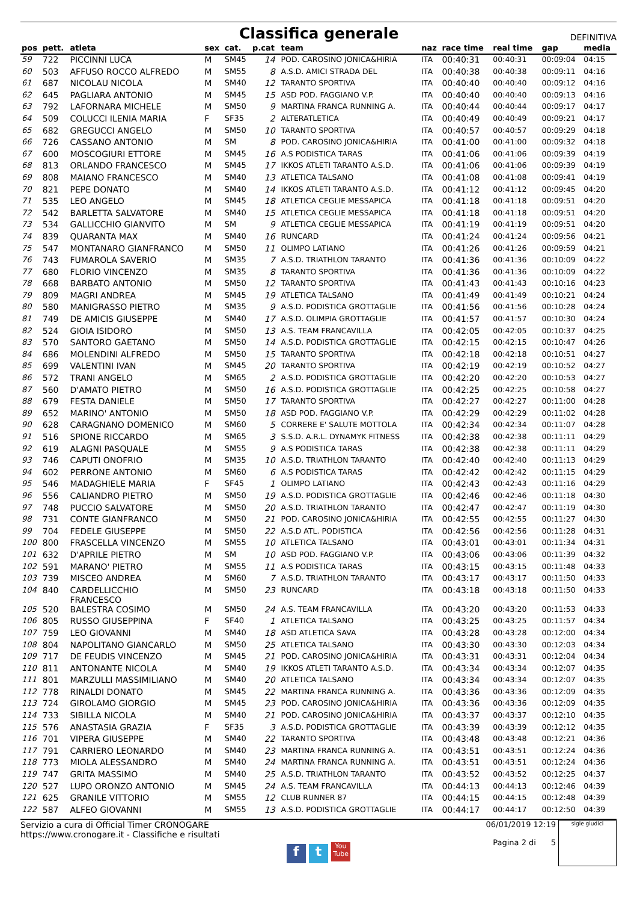Classifica generale
DEFINITIVA
| pos | pett. | atleta | sex | cat. | p.cat | team | naz | race time | real time | gap | media |
| --- | --- | --- | --- | --- | --- | --- | --- | --- | --- | --- | --- |
| 59 | 722 | PICCINNI LUCA | M | SM45 | 14 | POD. CAROSINO JONICA&HIRIA | ITA | 00:40:31 | 00:40:31 | 00:09:04 | 04:15 |
| 60 | 503 | AFFUSO ROCCO ALFREDO | M | SM55 | 8 | A.S.D. AMICI STRADA DEL | ITA | 00:40:38 | 00:40:38 | 00:09:11 | 04:16 |
| 61 | 687 | NICOLAU NICOLA | M | SM40 | 12 | TARANTO SPORTIVA | ITA | 00:40:40 | 00:40:40 | 00:09:12 | 04:16 |
| 62 | 645 | PAGLIARA ANTONIO | M | SM45 | 15 | ASD POD. FAGGIANO V.P. | ITA | 00:40:40 | 00:40:40 | 00:09:13 | 04:16 |
| 63 | 792 | LAFORNARA MICHELE | M | SM50 | 9 | MARTINA FRANCA RUNNING A. | ITA | 00:40:44 | 00:40:44 | 00:09:17 | 04:17 |
| 64 | 509 | COLUCCI ILENIA MARIA | F | SF35 | 2 | ALTERATLETICA | ITA | 00:40:49 | 00:40:49 | 00:09:21 | 04:17 |
| 65 | 682 | GREGUCCI ANGELO | M | SM50 | 10 | TARANTO SPORTIVA | ITA | 00:40:57 | 00:40:57 | 00:09:29 | 04:18 |
| 66 | 726 | CASSANO ANTONIO | M | SM | 8 | POD. CAROSINO JONICA&HIRIA | ITA | 00:41:00 | 00:41:00 | 00:09:32 | 04:18 |
| 67 | 600 | MOSCOGIURI ETTORE | M | SM45 | 16 | A.S PODISTICA TARAS | ITA | 00:41:06 | 00:41:06 | 00:09:39 | 04:19 |
| 68 | 813 | ORLANDO FRANCESCO | M | SM45 | 17 | IKKOS ATLETI TARANTO A.S.D. | ITA | 00:41:06 | 00:41:06 | 00:09:39 | 04:19 |
| 69 | 808 | MAIANO FRANCESCO | M | SM40 | 13 | ATLETICA TALSANO | ITA | 00:41:08 | 00:41:08 | 00:09:41 | 04:19 |
| 70 | 821 | PEPE DONATO | M | SM40 | 14 | IKKOS ATLETI TARANTO A.S.D. | ITA | 00:41:12 | 00:41:12 | 00:09:45 | 04:20 |
| 71 | 535 | LEO ANGELO | M | SM45 | 18 | ATLETICA CEGLIE MESSAPICA | ITA | 00:41:18 | 00:41:18 | 00:09:51 | 04:20 |
| 72 | 542 | BARLETTA SALVATORE | M | SM40 | 15 | ATLETICA CEGLIE MESSAPICA | ITA | 00:41:18 | 00:41:18 | 00:09:51 | 04:20 |
| 73 | 534 | GALLICCHIO GIANVITO | M | SM | 9 | ATLETICA CEGLIE MESSAPICA | ITA | 00:41:19 | 00:41:19 | 00:09:51 | 04:20 |
| 74 | 839 | QUARANTA MAX | M | SM40 | 16 | RUNCARD | ITA | 00:41:24 | 00:41:24 | 00:09:56 | 04:21 |
| 75 | 547 | MONTANARO GIANFRANCO | M | SM50 | 11 | OLIMPO LATIANO | ITA | 00:41:26 | 00:41:26 | 00:09:59 | 04:21 |
| 76 | 743 | FUMAROLA SAVERIO | M | SM35 | 7 | A.S.D. TRIATHLON TARANTO | ITA | 00:41:36 | 00:41:36 | 00:10:09 | 04:22 |
| 77 | 680 | FLORIO VINCENZO | M | SM35 | 8 | TARANTO SPORTIVA | ITA | 00:41:36 | 00:41:36 | 00:10:09 | 04:22 |
| 78 | 668 | BARBATO ANTONIO | M | SM50 | 12 | TARANTO SPORTIVA | ITA | 00:41:43 | 00:41:43 | 00:10:16 | 04:23 |
| 79 | 809 | MAGRI ANDREA | M | SM45 | 19 | ATLETICA TALSANO | ITA | 00:41:49 | 00:41:49 | 00:10:21 | 04:24 |
| 80 | 580 | MANIGRASSO PIETRO | M | SM35 | 9 | A.S.D. PODISTICA GROTTAGLIE | ITA | 00:41:56 | 00:41:56 | 00:10:28 | 04:24 |
| 81 | 749 | DE AMICIS GIUSEPPE | M | SM40 | 17 | A.S.D. OLIMPIA GROTTAGLIE | ITA | 00:41:57 | 00:41:57 | 00:10:30 | 04:24 |
| 82 | 524 | GIOIA ISIDORO | M | SM50 | 13 | A.S. TEAM FRANCAVILLA | ITA | 00:42:05 | 00:42:05 | 00:10:37 | 04:25 |
| 83 | 570 | SANTORO GAETANO | M | SM50 | 14 | A.S.D. PODISTICA GROTTAGLIE | ITA | 00:42:15 | 00:42:15 | 00:10:47 | 04:26 |
| 84 | 686 | MOLENDINI ALFREDO | M | SM50 | 15 | TARANTO SPORTIVA | ITA | 00:42:18 | 00:42:18 | 00:10:51 | 04:27 |
| 85 | 699 | VALENTINI IVAN | M | SM45 | 20 | TARANTO SPORTIVA | ITA | 00:42:19 | 00:42:19 | 00:10:52 | 04:27 |
| 86 | 572 | TRANI ANGELO | M | SM65 | 2 | A.S.D. PODISTICA GROTTAGLIE | ITA | 00:42:20 | 00:42:20 | 00:10:53 | 04:27 |
| 87 | 560 | D'AMATO PIETRO | M | SM50 | 16 | A.S.D. PODISTICA GROTTAGLIE | ITA | 00:42:25 | 00:42:25 | 00:10:58 | 04:27 |
| 88 | 679 | FESTA DANIELE | M | SM50 | 17 | TARANTO SPORTIVA | ITA | 00:42:27 | 00:42:27 | 00:11:00 | 04:28 |
| 89 | 652 | MARINO' ANTONIO | M | SM50 | 18 | ASD POD. FAGGIANO V.P. | ITA | 00:42:29 | 00:42:29 | 00:11:02 | 04:28 |
| 90 | 628 | CARAGNANO DOMENICO | M | SM60 | 5 | CORRERE E' SALUTE MOTTOLA | ITA | 00:42:34 | 00:42:34 | 00:11:07 | 04:28 |
| 91 | 516 | SPIONE RICCARDO | M | SM65 | 3 | S.S.D. A.R.L. DYNAMYK FITNESS | ITA | 00:42:38 | 00:42:38 | 00:11:11 | 04:29 |
| 92 | 619 | ALAGNI PASQUALE | M | SM55 | 9 | A.S PODISTICA TARAS | ITA | 00:42:38 | 00:42:38 | 00:11:11 | 04:29 |
| 93 | 746 | CAPUTI ONOFRIO | M | SM35 | 10 | A.S.D. TRIATHLON TARANTO | ITA | 00:42:40 | 00:42:40 | 00:11:13 | 04:29 |
| 94 | 602 | PERRONE ANTONIO | M | SM60 | 6 | A.S PODISTICA TARAS | ITA | 00:42:42 | 00:42:42 | 00:11:15 | 04:29 |
| 95 | 546 | MADAGHIELE MARIA | F | SF45 | 1 | OLIMPO LATIANO | ITA | 00:42:43 | 00:42:43 | 00:11:16 | 04:29 |
| 96 | 556 | CALIANDRO PIETRO | M | SM50 | 19 | A.S.D. PODISTICA GROTTAGLIE | ITA | 00:42:46 | 00:42:46 | 00:11:18 | 04:30 |
| 97 | 748 | PUCCIO SALVATORE | M | SM50 | 20 | A.S.D. TRIATHLON TARANTO | ITA | 00:42:47 | 00:42:47 | 00:11:19 | 04:30 |
| 98 | 731 | CONTE GIANFRANCO | M | SM50 | 21 | POD. CAROSINO JONICA&HIRIA | ITA | 00:42:55 | 00:42:55 | 00:11:27 | 04:30 |
| 99 | 704 | FEDELE GIUSEPPE | M | SM50 | 22 | A.S.D ATL. PODISTICA | ITA | 00:42:56 | 00:42:56 | 00:11:28 | 04:31 |
| 100 | 800 | FRASCELLA VINCENZO | M | SM55 | 10 | ATLETICA TALSANO | ITA | 00:43:01 | 00:43:01 | 00:11:34 | 04:31 |
| 101 | 632 | D'APRILE PIETRO | M | SM | 10 | ASD POD. FAGGIANO V.P. | ITA | 00:43:06 | 00:43:06 | 00:11:39 | 04:32 |
| 102 | 591 | MARANO' PIETRO | M | SM55 | 11 | A.S PODISTICA TARAS | ITA | 00:43:15 | 00:43:15 | 00:11:48 | 04:33 |
| 103 | 739 | MISCEO ANDREA | M | SM60 | 7 | A.S.D. TRIATHLON TARANTO | ITA | 00:43:17 | 00:43:17 | 00:11:50 | 04:33 |
| 104 | 840 | CARDELLICCHIO FRANCESCO | M | SM50 | 23 | RUNCARD | ITA | 00:43:18 | 00:43:18 | 00:11:50 | 04:33 |
| 105 | 520 | BALESTRA COSIMO | M | SM50 | 24 | A.S. TEAM FRANCAVILLA | ITA | 00:43:20 | 00:43:20 | 00:11:53 | 04:33 |
| 106 | 805 | RUSSO GIUSEPPINA | F | SF40 | 1 | ATLETICA TALSANO | ITA | 00:43:25 | 00:43:25 | 00:11:57 | 04:34 |
| 107 | 759 | LEO GIOVANNI | M | SM40 | 18 | ASD ATLETICA SAVA | ITA | 00:43:28 | 00:43:28 | 00:12:00 | 04:34 |
| 108 | 804 | NAPOLITANO GIANCARLO | M | SM50 | 25 | ATLETICA TALSANO | ITA | 00:43:30 | 00:43:30 | 00:12:03 | 04:34 |
| 109 | 717 | DE FEUDIS VINCENZO | M | SM45 | 21 | POD. CAROSINO JONICA&HIRIA | ITA | 00:43:31 | 00:43:31 | 00:12:04 | 04:34 |
| 110 | 811 | ANTONANTE NICOLA | M | SM40 | 19 | IKKOS ATLETI TARANTO A.S.D. | ITA | 00:43:34 | 00:43:34 | 00:12:07 | 04:35 |
| 111 | 801 | MARZULLI MASSIMILIANO | M | SM40 | 20 | ATLETICA TALSANO | ITA | 00:43:34 | 00:43:34 | 00:12:07 | 04:35 |
| 112 | 778 | RINALDI DONATO | M | SM45 | 22 | MARTINA FRANCA RUNNING A. | ITA | 00:43:36 | 00:43:36 | 00:12:09 | 04:35 |
| 113 | 724 | GIROLAMO GIORGIO | M | SM45 | 23 | POD. CAROSINO JONICA&HIRIA | ITA | 00:43:36 | 00:43:36 | 00:12:09 | 04:35 |
| 114 | 733 | SIBILLA NICOLA | M | SM40 | 21 | POD. CAROSINO JONICA&HIRIA | ITA | 00:43:37 | 00:43:37 | 00:12:10 | 04:35 |
| 115 | 576 | ANASTASIA GRAZIA | F | SF35 | 3 | A.S.D. PODISTICA GROTTAGLIE | ITA | 00:43:39 | 00:43:39 | 00:12:12 | 04:35 |
| 116 | 701 | VIPERA GIUSEPPE | M | SM40 | 22 | TARANTO SPORTIVA | ITA | 00:43:48 | 00:43:48 | 00:12:21 | 04:36 |
| 117 | 791 | CARRIERO LEONARDO | M | SM40 | 23 | MARTINA FRANCA RUNNING A. | ITA | 00:43:51 | 00:43:51 | 00:12:24 | 04:36 |
| 118 | 773 | MIOLA ALESSANDRO | M | SM40 | 24 | MARTINA FRANCA RUNNING A. | ITA | 00:43:51 | 00:43:51 | 00:12:24 | 04:36 |
| 119 | 747 | GRITA MASSIMO | M | SM40 | 25 | A.S.D. TRIATHLON TARANTO | ITA | 00:43:52 | 00:43:52 | 00:12:25 | 04:37 |
| 120 | 527 | LUPO ORONZO ANTONIO | M | SM45 | 24 | A.S. TEAM FRANCAVILLA | ITA | 00:44:13 | 00:44:13 | 00:12:46 | 04:39 |
| 121 | 625 | GRANILE VITTORIO | M | SM55 | 12 | CLUB RUNNER 87 | ITA | 00:44:15 | 00:44:15 | 00:12:48 | 04:39 |
| 122 | 587 | ALFEO GIOVANNI | M | SM55 | 13 | A.S.D. PODISTICA GROTTAGLIE | ITA | 00:44:17 | 00:44:17 | 00:12:50 | 04:39 |
Servizio a cura di Official Timer CRONOGARE
https://www.cronogare.it - Classifiche e risultati
06/01/2019 12:19
Pagina 2 di 5
sigle giudici
f t You Tube